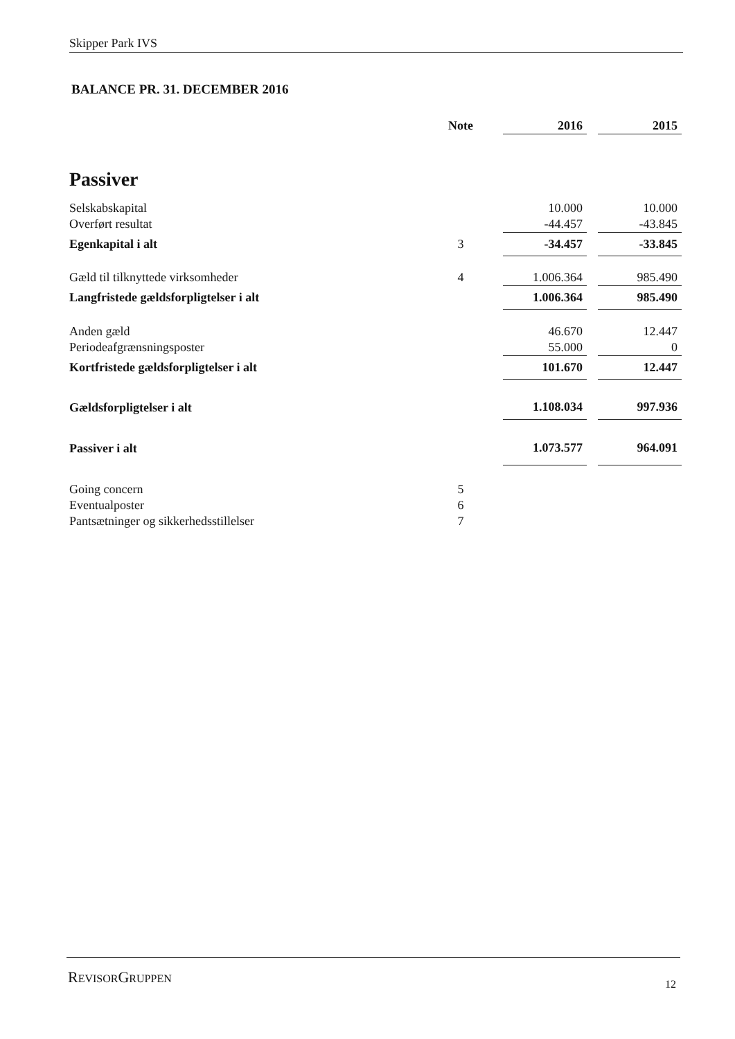Skipper Park IVS
BALANCE PR. 31. DECEMBER 2016
| | Note | | 2016 | | 2015 |
| Passiver | | | | | |
| Selskabskapital | | | 10.000 | | 10.000 |
| Overført resultat | | | -44.457 | | -43.845 |
| Egenkapital i alt | 3 | | -34.457 | | -33.845 |
| Gæld til tilknyttede virksomheder | 4 | | 1.006.364 | | 985.490 |
| Langfristede gældsforpligtelser i alt | | | 1.006.364 | | 985.490 |
| Anden gæld | | | 46.670 | | 12.447 |
| Periodeafgrænsningsposter | | | 55.000 | | 0 |
| Kortfristede gældsforpligtelser i alt | | | 101.670 | | 12.447 |
| Gældsforpligtelser i alt | | | 1.108.034 | | 997.936 |
| Passiver i alt | | | 1.073.577 | | 964.091 |
| Going concern | 5 | | | | |
| Eventualposter | 6 | | | | |
| Pantsætninger og sikkerhedsstillelser | 7 | | | | |
REVISORGRUPPEN 12